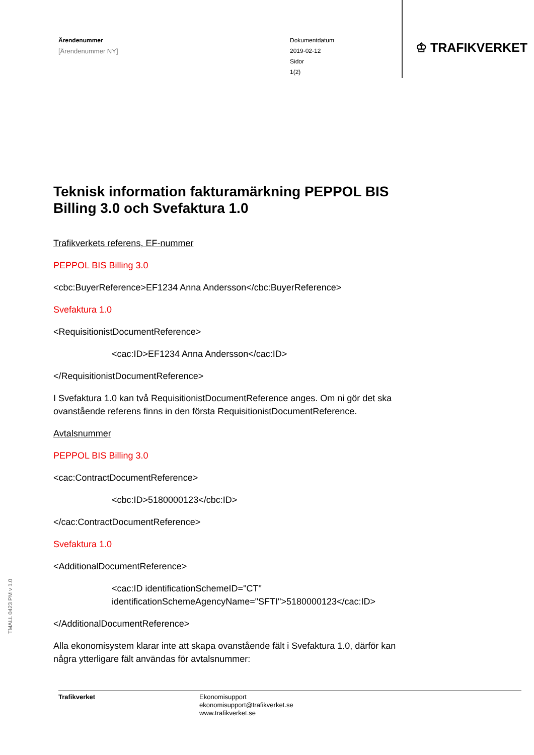Ärendenummer
[Ärendenummer NY]
Dokumentdatum
2019-02-12
Sidor
1(2)
♔ TRAFIKVERKET
Teknisk information fakturamärkning PEPPOL BIS Billing 3.0 och Svefaktura 1.0
Trafikverkets referens, EF-nummer
PEPPOL BIS Billing 3.0
<cbc:BuyerReference>EF1234 Anna Andersson</cbc:BuyerReference>
Svefaktura 1.0
<RequisitionistDocumentReference>
<cac:ID>EF1234 Anna Andersson</cac:ID>
</RequisitionistDocumentReference>
I Svefaktura 1.0 kan två RequisitionistDocumentReference anges. Om ni gör det ska ovanstående referens finns in den första RequisitionistDocumentReference.
Avtalsnummer
PEPPOL BIS Billing 3.0
<cac:ContractDocumentReference>
<cbc:ID>5180000123</cbc:ID>
</cac:ContractDocumentReference>
Svefaktura 1.0
<AdditionalDocumentReference>
<cac:ID identificationSchemeID="CT" identificationSchemeAgencyName="SFTI">5180000123</cac:ID>
</AdditionalDocumentReference>
Alla ekonomisystem klarar inte att skapa ovanstående fält i Svefaktura 1.0, därför kan några ytterligare fält användas för avtalsnummer:
TMALL 0423 PM v 1.0
Trafikverket Ekonomisupport
ekonomisupport@trafikverket.se
www.trafikverket.se